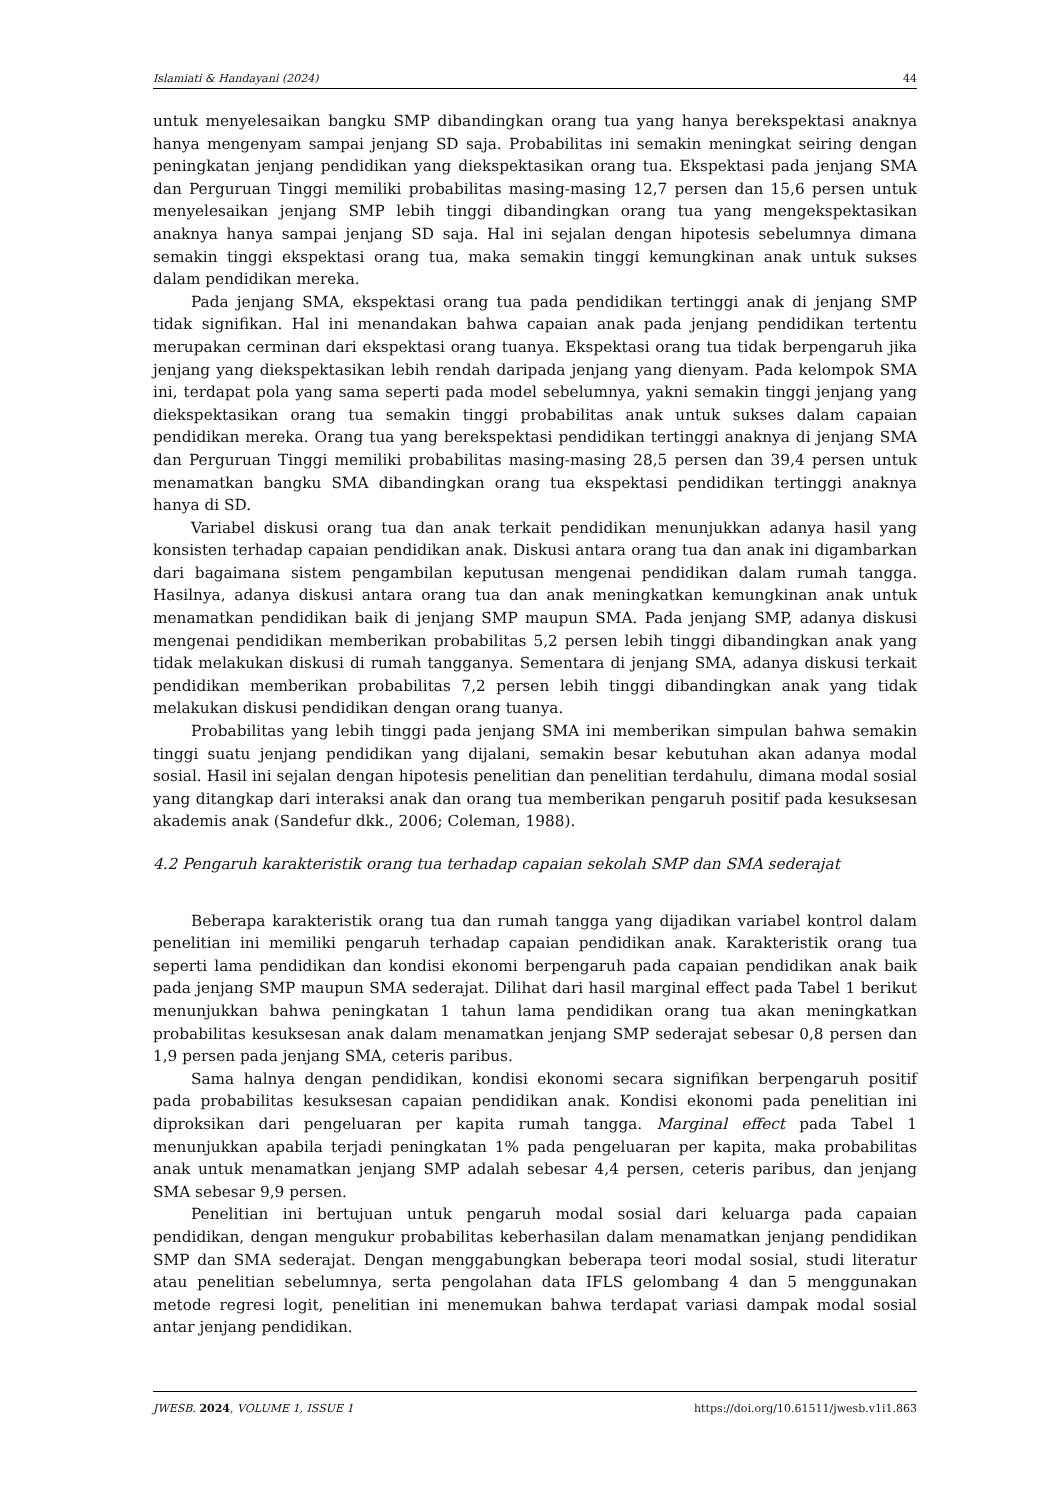Islamiati & Handayani (2024) 44
untuk menyelesaikan bangku SMP dibandingkan orang tua yang hanya berekspektasi anaknya hanya mengenyam sampai jenjang SD saja. Probabilitas ini semakin meningkat seiring dengan peningkatan jenjang pendidikan yang diekspektasikan orang tua. Ekspektasi pada jenjang SMA dan Perguruan Tinggi memiliki probabilitas masing-masing 12,7 persen dan 15,6 persen untuk menyelesaikan jenjang SMP lebih tinggi dibandingkan orang tua yang mengekspektasikan anaknya hanya sampai jenjang SD saja. Hal ini sejalan dengan hipotesis sebelumnya dimana semakin tinggi ekspektasi orang tua, maka semakin tinggi kemungkinan anak untuk sukses dalam pendidikan mereka.
Pada jenjang SMA, ekspektasi orang tua pada pendidikan tertinggi anak di jenjang SMP tidak signifikan. Hal ini menandakan bahwa capaian anak pada jenjang pendidikan tertentu merupakan cerminan dari ekspektasi orang tuanya. Ekspektasi orang tua tidak berpengaruh jika jenjang yang diekspektasikan lebih rendah daripada jenjang yang dienyam. Pada kelompok SMA ini, terdapat pola yang sama seperti pada model sebelumnya, yakni semakin tinggi jenjang yang diekspektasikan orang tua semakin tinggi probabilitas anak untuk sukses dalam capaian pendidikan mereka. Orang tua yang berekspektasi pendidikan tertinggi anaknya di jenjang SMA dan Perguruan Tinggi memiliki probabilitas masing-masing 28,5 persen dan 39,4 persen untuk menamatkan bangku SMA dibandingkan orang tua ekspektasi pendidikan tertinggi anaknya hanya di SD.
Variabel diskusi orang tua dan anak terkait pendidikan menunjukkan adanya hasil yang konsisten terhadap capaian pendidikan anak. Diskusi antara orang tua dan anak ini digambarkan dari bagaimana sistem pengambilan keputusan mengenai pendidikan dalam rumah tangga. Hasilnya, adanya diskusi antara orang tua dan anak meningkatkan kemungkinan anak untuk menamatkan pendidikan baik di jenjang SMP maupun SMA. Pada jenjang SMP, adanya diskusi mengenai pendidikan memberikan probabilitas 5,2 persen lebih tinggi dibandingkan anak yang tidak melakukan diskusi di rumah tangganya. Sementara di jenjang SMA, adanya diskusi terkait pendidikan memberikan probabilitas 7,2 persen lebih tinggi dibandingkan anak yang tidak melakukan diskusi pendidikan dengan orang tuanya.
Probabilitas yang lebih tinggi pada jenjang SMA ini memberikan simpulan bahwa semakin tinggi suatu jenjang pendidikan yang dijalani, semakin besar kebutuhan akan adanya modal sosial. Hasil ini sejalan dengan hipotesis penelitian dan penelitian terdahulu, dimana modal sosial yang ditangkap dari interaksi anak dan orang tua memberikan pengaruh positif pada kesuksesan akademis anak (Sandefur dkk., 2006; Coleman, 1988).
4.2 Pengaruh karakteristik orang tua terhadap capaian sekolah SMP dan SMA sederajat
Beberapa karakteristik orang tua dan rumah tangga yang dijadikan variabel kontrol dalam penelitian ini memiliki pengaruh terhadap capaian pendidikan anak. Karakteristik orang tua seperti lama pendidikan dan kondisi ekonomi berpengaruh pada capaian pendidikan anak baik pada jenjang SMP maupun SMA sederajat. Dilihat dari hasil marginal effect pada Tabel 1 berikut menunjukkan bahwa peningkatan 1 tahun lama pendidikan orang tua akan meningkatkan probabilitas kesuksesan anak dalam menamatkan jenjang SMP sederajat sebesar 0,8 persen dan 1,9 persen pada jenjang SMA, ceteris paribus.
Sama halnya dengan pendidikan, kondisi ekonomi secara signifikan berpengaruh positif pada probabilitas kesuksesan capaian pendidikan anak. Kondisi ekonomi pada penelitian ini diproksikan dari pengeluaran per kapita rumah tangga. Marginal effect pada Tabel 1 menunjukkan apabila terjadi peningkatan 1% pada pengeluaran per kapita, maka probabilitas anak untuk menamatkan jenjang SMP adalah sebesar 4,4 persen, ceteris paribus, dan jenjang SMA sebesar 9,9 persen.
Penelitian ini bertujuan untuk pengaruh modal sosial dari keluarga pada capaian pendidikan, dengan mengukur probabilitas keberhasilan dalam menamatkan jenjang pendidikan SMP dan SMA sederajat. Dengan menggabungkan beberapa teori modal sosial, studi literatur atau penelitian sebelumnya, serta pengolahan data IFLS gelombang 4 dan 5 menggunakan metode regresi logit, penelitian ini menemukan bahwa terdapat variasi dampak modal sosial antar jenjang pendidikan.
JWESB. 2024, VOLUME 1, ISSUE 1 https://doi.org/10.61511/jwesb.v1i1.863